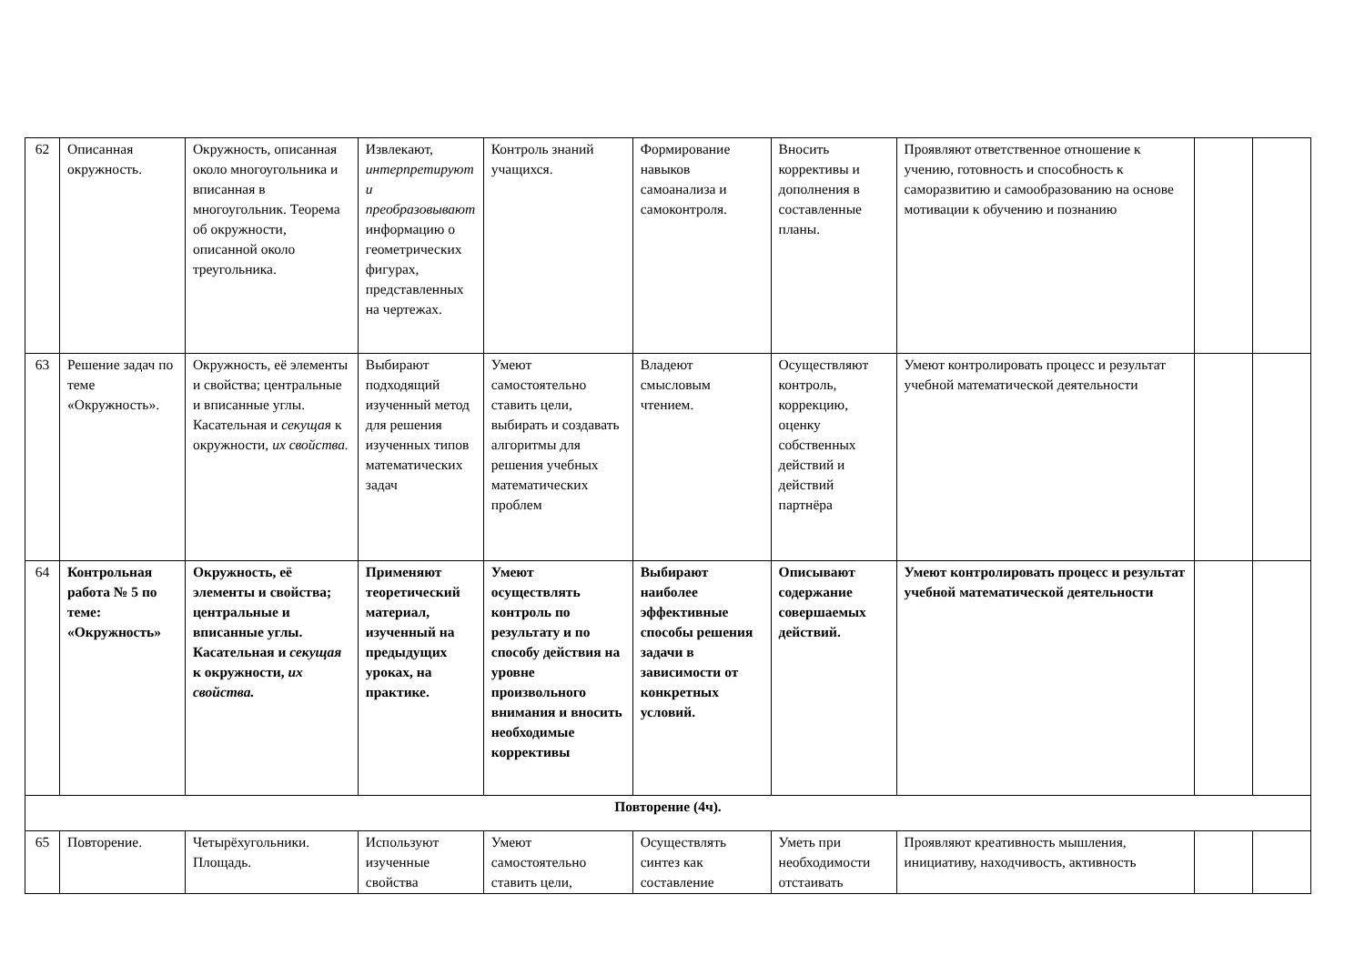| 62 | Описанная окружность. | Окружность, описанная около многоугольника и вписанная в многоугольник. Теорема об окружности, описанной около треугольника. | Извлекают, интерпретируют и преобразовывают информацию о геометрических фигурах, представленных на чертежах. | Контроль знаний учащихся. | Формирование навыков самоанализа и самоконтроля. | Вносить коррективы и дополнения в составленные планы. | Проявляют ответственное отношение к учению, готовность и способность к саморазвитию и самообразованию на основе мотивации к обучению и познанию | | |
| 63 | Решение задач по теме «Окружность». | Окружность, её элементы и свойства; центральные и вписанные углы. Касательная и секущая к окружности, их свойства. | Выбирают подходящий изученный метод для решения изученных типов математических задач | Умеют самостоятельно ставить цели, выбирать и создавать алгоритмы для решения учебных математических проблем | Владеют смысловым чтением. | Осуществляют контроль, коррекцию, оценку собственных действий и действий партнёра | Умеют контролировать процесс и результат учебной математической деятельности | | |
| 64 | Контрольная работа № 5 по теме: «Окружность» | Окружность, её элементы и свойства; центральные и вписанные углы. Касательная и секущая к окружности, их свойства. | Применяют теоретический материал, изученный на предыдущих уроках, на практике. | Умеют осуществлять контроль по результату и по способу действия на уровне произвольного внимания и вносить необходимые коррективы | Выбирают наиболее эффективные способы решения задачи в зависимости от конкретных условий. | Описывают содержание совершаемых действий. | Умеют контролировать процесс и результат учебной математической деятельности | | |
| Повторение (4ч). | | | | | | | | | |
| 65 | Повторение. | Четырёхугольники. Площадь. | Используют изученные свойства | Умеют самостоятельно ставить цели, | Осуществлять синтез как составление | Уметь при необходимости отстаивать | Проявляют креативность мышления, инициативу, находчивость, активность | | |